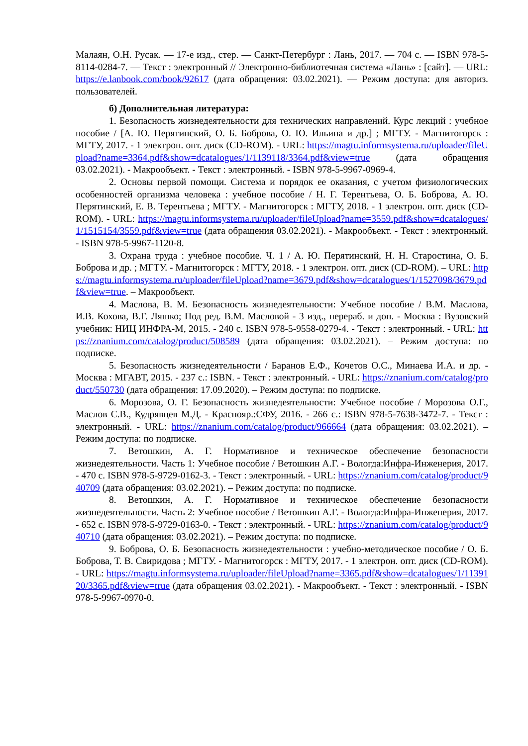Малаян, О.Н. Русак. — 17-е изд., стер. — Санкт-Петербург : Лань, 2017. — 704 с. — ISBN 978-5-8114-0284-7. — Текст : электронный // Электронно-библиотечная система «Лань» : [сайт]. — URL: https://e.lanbook.com/book/92617 (дата обращения: 03.02.2021). — Режим доступа: для авториз. пользователей.
б) Дополнительная литература:
1. Безопасность жизнедеятельности для технических направлений. Курс лекций : учебное пособие / [А. Ю. Перятинский, О. Б. Боброва, О. Ю. Ильина и др.] ; МГТУ. - Магнитогорск : МГТУ, 2017. - 1 электрон. опт. диск (CD-ROM). - URL: https://magtu.informsystema.ru/uploader/fileUpload?name=3364.pdf&show=dcatalogues/1/1139118/3364.pdf&view=true (дата обращения 03.02.2021). - Макрообъект. - Текст : электронный. - ISBN 978-5-9967-0969-4.
2. Основы первой помощи. Система и порядок ее оказания, с учетом физиологических особенностей организма человека : учебное пособие / Н. Г. Терентьева, О. Б. Боброва, А. Ю. Перятинский, Е. В. Терентьева ; МГТУ. - Магнитогорск : МГТУ, 2018. - 1 электрон. опт. диск (CD-ROM). - URL: https://magtu.informsystema.ru/uploader/fileUpload?name=3559.pdf&show=dcatalogues/1/1515154/3559.pdf&view=true (дата обращения 03.02.2021). - Макрообъект. - Текст : электронный. - ISBN 978-5-9967-1120-8.
3. Охрана труда : учебное пособие. Ч. 1 / А. Ю. Перятинский, Н. Н. Старостина, О. Б. Боброва и др. ; МГТУ. - Магнитогорск : МГТУ, 2018. - 1 электрон. опт. диск (CD-ROM). – URL: https://magtu.informsystema.ru/uploader/fileUpload?name=3679.pdf&show=dcatalogues/1/1527098/3679.pdf&view=true. – Макрообъект.
4. Маслова, В. М. Безопасность жизнедеятельности: Учебное пособие / В.М. Маслова, И.В. Кохова, В.Г. Ляшко; Под ред. В.М. Масловой - 3 изд., перераб. и доп. - Москва : Вузовский учебник: НИЦ ИНФРА-М, 2015. - 240 с. ISBN 978-5-9558-0279-4. - Текст : электронный. - URL: https://znanium.com/catalog/product/508589 (дата обращения: 03.02.2021). – Режим доступа: по подписке.
5. Безопасность жизнедеятельности / Баранов Е.Ф., Кочетов О.С., Минаева И.А. и др. - Москва : МГАВТ, 2015. - 237 с.: ISBN. - Текст : электронный. - URL: https://znanium.com/catalog/product/550730 (дата обращения: 17.09.2020). – Режим доступа: по подписке.
6. Морозова, О. Г. Безопасность жизнедеятельности: Учебное пособие / Морозова О.Г., Маслов С.В., Кудрявцев М.Д. - Краснояр.:СФУ, 2016. - 266 с.: ISBN 978-5-7638-3472-7. - Текст : электронный. - URL: https://znanium.com/catalog/product/966664 (дата обращения: 03.02.2021). – Режим доступа: по подписке.
7. Ветошкин, А. Г. Нормативное и техническое обеспечение безопасности жизнедеятельности. Часть 1: Учебное пособие / Ветошкин А.Г. - Вологда:Инфра-Инженерия, 2017. - 470 с. ISBN 978-5-9729-0162-3. - Текст : электронный. - URL: https://znanium.com/catalog/product/940709 (дата обращения: 03.02.2021). – Режим доступа: по подписке.
8. Ветошкин, А. Г. Нормативное и техническое обеспечение безопасности жизнедеятельности. Часть 2: Учебное пособие / Ветошкин А.Г. - Вологда:Инфра-Инженерия, 2017. - 652 с. ISBN 978-5-9729-0163-0. - Текст : электронный. - URL: https://znanium.com/catalog/product/940710 (дата обращения: 03.02.2021). – Режим доступа: по подписке.
9. Боброва, О. Б. Безопасность жизнедеятельности : учебно-методическое пособие / О. Б. Боброва, Т. В. Свиридова ; МГТУ. - Магнитогорск : МГТУ, 2017. - 1 электрон. опт. диск (CD-ROM). - URL: https://magtu.informsystema.ru/uploader/fileUpload?name=3365.pdf&show=dcatalogues/1/1139120/3365.pdf&view=true (дата обращения 03.02.2021). - Макрообъект. - Текст : электронный. - ISBN 978-5-9967-0970-0.